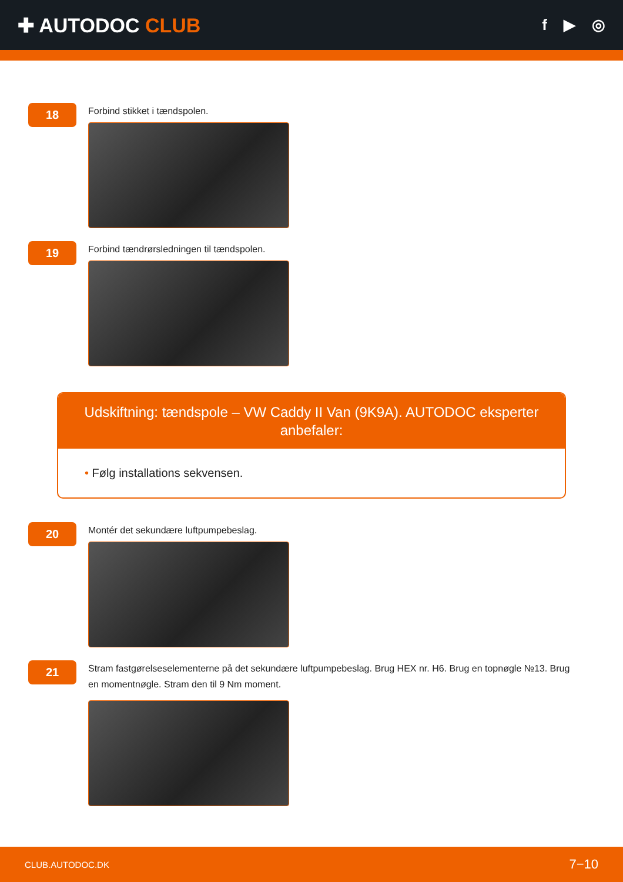✚ AUTODOC CLUB
f ▶ ◎
18
Forbind stikket i tændspolen.
19
Forbind tændrørsledningen til tændspolen.
Udskiftning: tændspole – VW Caddy II Van (9K9A). AUTODOC eksperter anbefaler:
• Følg installations sekvensen.
20
Montér det sekundære luftpumpebeslag.
21
Stram fastgørelseselementerne på det sekundære luftpumpebeslag. Brug HEX nr. H6. Brug en topnøgle №13. Brug en momentnøgle. Stram den til 9 Nm moment.
CLUB.AUTODOC.DK 7−10